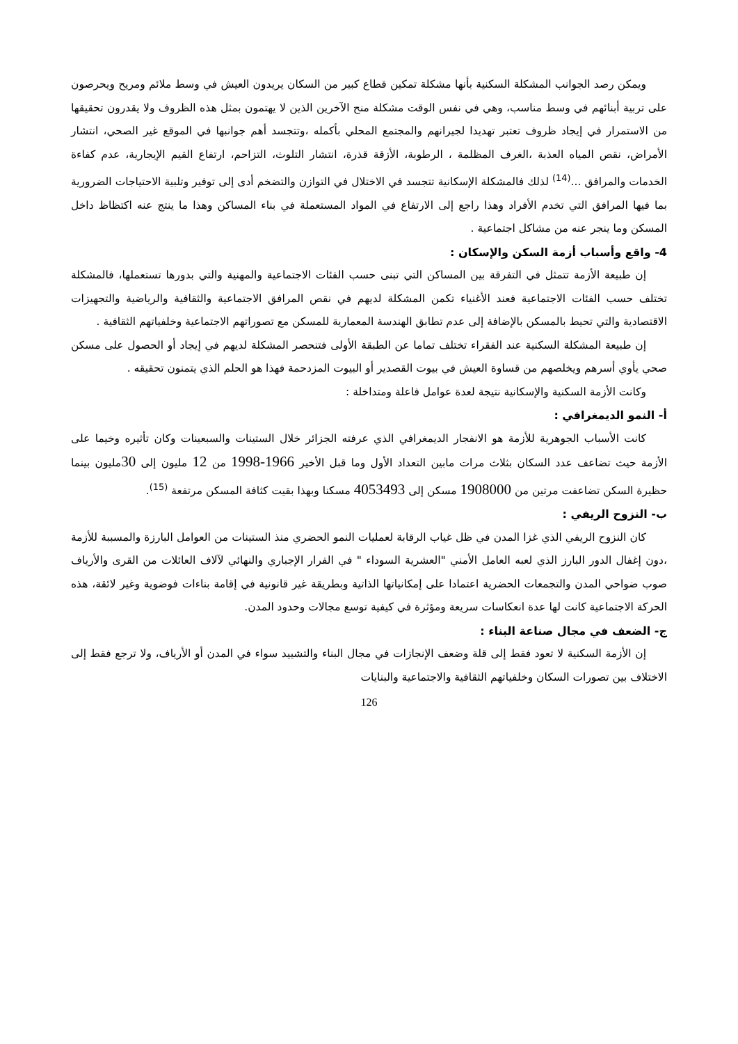ويمكن رصد الجوانب المشكلة السكنية بأنها مشكلة تمكين قطاع كبير من السكان يريدون العيش في وسط ملائم ومريح ويحرصون على تربية أبنائهم في وسط مناسب، وهي في نفس الوقت مشكلة منح الآخرين الذين لا يهتمون بمثل هذه الظروف ولا يقدرون تحقيقها من الاستمرار في إيجاد ظروف تعتبر تهديدا لجيرانهم والمجتمع المحلي بأكمله ،وتتجسد أهم جوانبها في الموقع غير الصحي، انتشار الأمراض، نقص المياه العذبة ،الغرف المظلمة ، الرطوبة، الأزقة قذرة، انتشار التلوث، التزاحم، ارتفاع القيم الإيجارية، عدم كفاءة الخدمات والمرافق ...<sup>(14)</sup> لذلك فالمشكلة الإسكانية تتجسد في الاختلال في التوازن والتضخم أدى إلى توفير وتلبية الاحتياجات الضرورية بما فيها المرافق التي تخدم الأفراد وهذا راجع إلى الارتفاع في المواد المستعملة في بناء المساكن وهذا ما ينتج عنه اكتظاظ داخل المسكن وما ينجر عنه من مشاكل اجتماعية .
4- واقع وأسباب أزمة السكن والإسكان :
إن طبيعة الأزمة تتمثل في التفرقة بين المساكن التي تبنى حسب الفئات الاجتماعية والمهنية والتي بدورها تستعملها، فالمشكلة تختلف حسب الفئات الاجتماعية فعند الأغنياء تكمن المشكلة لديهم في نقص المرافق الاجتماعية والثقافية والرياضية والتجهيزات الاقتصادية والتي تحيط بالمسكن بالإضافة إلى عدم تطابق الهندسة المعمارية للمسكن مع تصوراتهم الاجتماعية وخلفياتهم الثقافية .
إن طبيعة المشكلة السكنية عند الفقراء تختلف تماما عن الطبقة الأولى فتنحصر المشكلة لديهم في إيجاد أو الحصول على مسكن صحي يأوي أسرهم ويخلصهم من قساوة العيش في بيوت القصدير أو البيوت المزدحمة فهذا هو الحلم الذي يتمنون تحقيقه .
وكانت الأزمة السكنية والإسكانية نتيجة لعدة عوامل فاعلة ومتداخلة :
أ- النمو الديمغرافي :
كانت الأسباب الجوهرية للأزمة هو الانفجار الديمغرافي الذي عرفته الجزائر خلال الستينات والسبعينات وكان تأثيره وخيما على الأزمة حيث تضاعف عدد السكان بثلاث مرات مابين التعداد الأول وما قبل الأخير 1966-1998 من 12 مليون إلى 30مليون بينما حظيرة السكن تضاعفت مرتين من 1908000 مسكن إلى 4053493 مسكنا وبهذا بقيت كثافة المسكن مرتفعة <sup>(15)</sup>.
ب- النزوح الريفي :
كان النزوح الريفي الذي غزا المدن في ظل غياب الرقابة لعمليات النمو الحضري منذ الستينات من العوامل البارزة والمسببة للأزمة ،دون إغفال الدور البارز الذي لعبه العامل الأمني "العشرية السوداء " في الفرار الإجباري والنهائي لآلاف العائلات من القرى والأرياف صوب ضواحي المدن والتجمعات الحضرية اعتمادا على إمكانياتها الذاتية وبطريقة غير قانونية في إقامة بناءات فوضوية وغير لائقة، هذه الحركة الاجتماعية كانت لها عدة انعكاسات سريعة ومؤثرة في كيفية توسع مجالات وحدود المدن.
ج- الضعف في مجال صناعة البناء :
إن الأزمة السكنية لا تعود فقط إلى قلة وضعف الإنجازات في مجال البناء والتشييد سواء في المدن أو الأرياف، ولا ترجع فقط إلى الاختلاف بين تصورات السكان وخلفياتهم الثقافية والاجتماعية والبنايات
126